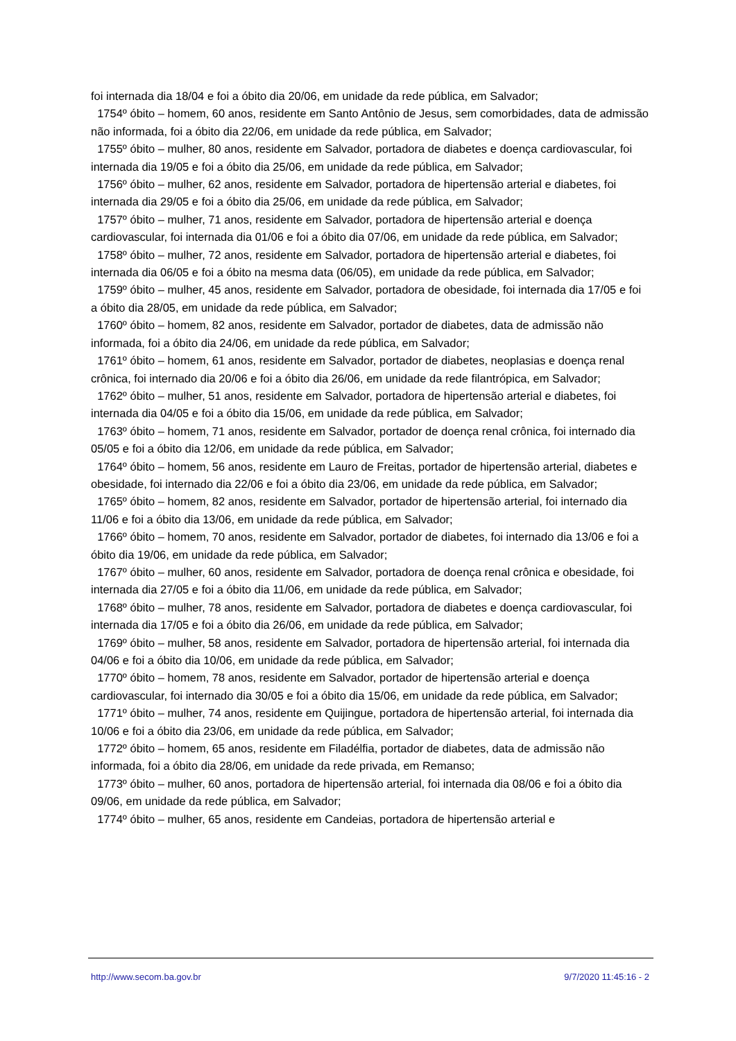foi internada dia 18/04 e foi a óbito dia 20/06, em unidade da rede pública, em Salvador;
1754º óbito – homem, 60 anos, residente em Santo Antônio de Jesus, sem comorbidades, data de admissão não informada, foi a óbito dia 22/06, em unidade da rede pública, em Salvador;
1755º óbito – mulher, 80 anos, residente em Salvador, portadora de diabetes e doença cardiovascular, foi internada dia 19/05 e foi a óbito dia 25/06, em unidade da rede pública, em Salvador;
1756º óbito – mulher, 62 anos, residente em Salvador, portadora de hipertensão arterial e diabetes, foi internada dia 29/05 e foi a óbito dia 25/06, em unidade da rede pública, em Salvador;
1757º óbito – mulher, 71 anos, residente em Salvador, portadora de hipertensão arterial e doença cardiovascular, foi internada dia 01/06 e foi a óbito dia 07/06, em unidade da rede pública, em Salvador;
1758º óbito – mulher, 72 anos, residente em Salvador, portadora de hipertensão arterial e diabetes, foi internada dia 06/05 e foi a óbito na mesma data (06/05), em unidade da rede pública, em Salvador;
1759º óbito – mulher, 45 anos, residente em Salvador, portadora de obesidade, foi internada dia 17/05 e foi a óbito dia 28/05, em unidade da rede pública, em Salvador;
1760º óbito – homem, 82 anos, residente em Salvador, portador de diabetes, data de admissão não informada, foi a óbito dia 24/06, em unidade da rede pública, em Salvador;
1761º óbito – homem, 61 anos, residente em Salvador, portador de diabetes, neoplasias e doença renal crônica, foi internado dia 20/06 e foi a óbito dia 26/06, em unidade da rede filantrópica, em Salvador;
1762º óbito – mulher, 51 anos, residente em Salvador, portadora de hipertensão arterial e diabetes, foi internada dia 04/05 e foi a óbito dia 15/06, em unidade da rede pública, em Salvador;
1763º óbito – homem, 71 anos, residente em Salvador, portador de doença renal crônica, foi internado dia 05/05 e foi a óbito dia 12/06, em unidade da rede pública, em Salvador;
1764º óbito – homem, 56 anos, residente em Lauro de Freitas, portador de hipertensão arterial, diabetes e obesidade, foi internado dia 22/06 e foi a óbito dia 23/06, em unidade da rede pública, em Salvador;
1765º óbito – homem, 82 anos, residente em Salvador, portador de hipertensão arterial, foi internado dia 11/06 e foi a óbito dia 13/06, em unidade da rede pública, em Salvador;
1766º óbito – homem, 70 anos, residente em Salvador, portador de diabetes, foi internado dia 13/06 e foi a óbito dia 19/06, em unidade da rede pública, em Salvador;
1767º óbito – mulher, 60 anos, residente em Salvador, portadora de doença renal crônica e obesidade, foi internada dia 27/05 e foi a óbito dia 11/06, em unidade da rede pública, em Salvador;
1768º óbito – mulher, 78 anos, residente em Salvador, portadora de diabetes e doença cardiovascular, foi internada dia 17/05 e foi a óbito dia 26/06, em unidade da rede pública, em Salvador;
1769º óbito – mulher, 58 anos, residente em Salvador, portadora de hipertensão arterial, foi internada dia 04/06 e foi a óbito dia 10/06, em unidade da rede pública, em Salvador;
1770º óbito – homem, 78 anos, residente em Salvador, portador de hipertensão arterial e doença cardiovascular, foi internado dia 30/05 e foi a óbito dia 15/06, em unidade da rede pública, em Salvador;
1771º óbito – mulher, 74 anos, residente em Quijingue, portadora de hipertensão arterial, foi internada dia 10/06 e foi a óbito dia 23/06, em unidade da rede pública, em Salvador;
1772º óbito – homem, 65 anos, residente em Filadélfia, portador de diabetes, data de admissão não informada, foi a óbito dia 28/06, em unidade da rede privada, em Remanso;
1773º óbito – mulher, 60 anos, portadora de hipertensão arterial, foi internada dia 08/06 e foi a óbito dia 09/06, em unidade da rede pública, em Salvador;
1774º óbito – mulher, 65 anos, residente em Candeias, portadora de hipertensão arterial e
http://www.secom.ba.gov.br 9/7/2020 11:45:16 - 2